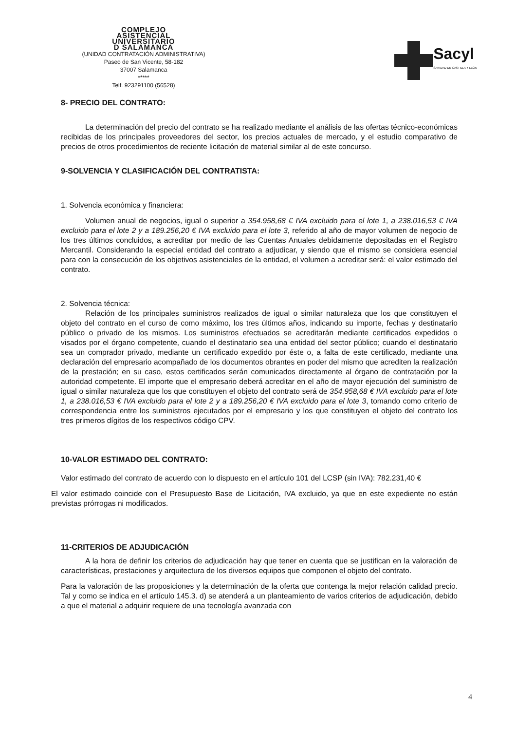COMPLEJO
ASISTENCIAL
UNIVERSITARIO
D SALAMANCA
(UNIDAD CONTRATACIÓN ADMINISTRATIVA)
Paseo de San Vicente, 58-182
37007 Salamanca
*****
Telf. 923291100 (56528)
Sacyl
SANIDAD DE CASTILLA Y LEÓN
8- PRECIO DEL CONTRATO:
La determinación del precio del contrato se ha realizado mediante el análisis de las ofertas técnico-económicas recibidas de los principales proveedores del sector, los precios actuales de mercado, y el estudio comparativo de precios de otros procedimientos de reciente licitación de material similar al de este concurso.
9-SOLVENCIA Y CLASIFICACIÓN DEL CONTRATISTA:
1. Solvencia económica y financiera:
Volumen anual de negocios, igual o superior a 354.958,68 € IVA excluido para el lote 1, a 238.016,53 € IVA excluido para el lote 2 y a 189.256,20 € IVA excluido para el lote 3, referido al año de mayor volumen de negocio de los tres últimos concluidos, a acreditar por medio de las Cuentas Anuales debidamente depositadas en el Registro Mercantil. Considerando la especial entidad del contrato a adjudicar, y siendo que el mismo se considera esencial para con la consecución de los objetivos asistenciales de la entidad, el volumen a acreditar será: el valor estimado del contrato.
2. Solvencia técnica:
Relación de los principales suministros realizados de igual o similar naturaleza que los que constituyen el objeto del contrato en el curso de como máximo, los tres últimos años, indicando su importe, fechas y destinatario público o privado de los mismos. Los suministros efectuados se acreditarán mediante certificados expedidos o visados por el órgano competente, cuando el destinatario sea una entidad del sector público; cuando el destinatario sea un comprador privado, mediante un certificado expedido por éste o, a falta de este certificado, mediante una declaración del empresario acompañado de los documentos obrantes en poder del mismo que acrediten la realización de la prestación; en su caso, estos certificados serán comunicados directamente al órgano de contratación por la autoridad competente. El importe que el empresario deberá acreditar en el año de mayor ejecución del suministro de igual o similar naturaleza que los que constituyen el objeto del contrato será de 354.958,68 € IVA excluido para el lote 1, a 238.016,53 € IVA excluido para el lote 2 y a 189.256,20 € IVA excluido para el lote 3, tomando como criterio de correspondencia entre los suministros ejecutados por el empresario y los que constituyen el objeto del contrato los tres primeros dígitos de los respectivos código CPV.
10-VALOR ESTIMADO DEL CONTRATO:
Valor estimado del contrato de acuerdo con lo dispuesto en el artículo 101 del LCSP (sin IVA): 782.231,40 €
El valor estimado coincide con el Presupuesto Base de Licitación, IVA excluido, ya que en este expediente no están previstas prórrogas ni modificados.
11-CRITERIOS DE ADJUDICACIÓN
A la hora de definir los criterios de adjudicación hay que tener en cuenta que se justifican en la valoración de características, prestaciones y arquitectura de los diversos equipos que componen el objeto del contrato.
Para la valoración de las proposiciones y la determinación de la oferta que contenga la mejor relación calidad precio. Tal y como se indica en el artículo 145.3. d) se atenderá a un planteamiento de varios criterios de adjudicación, debido a que el material a adquirir requiere de una tecnología avanzada con
4